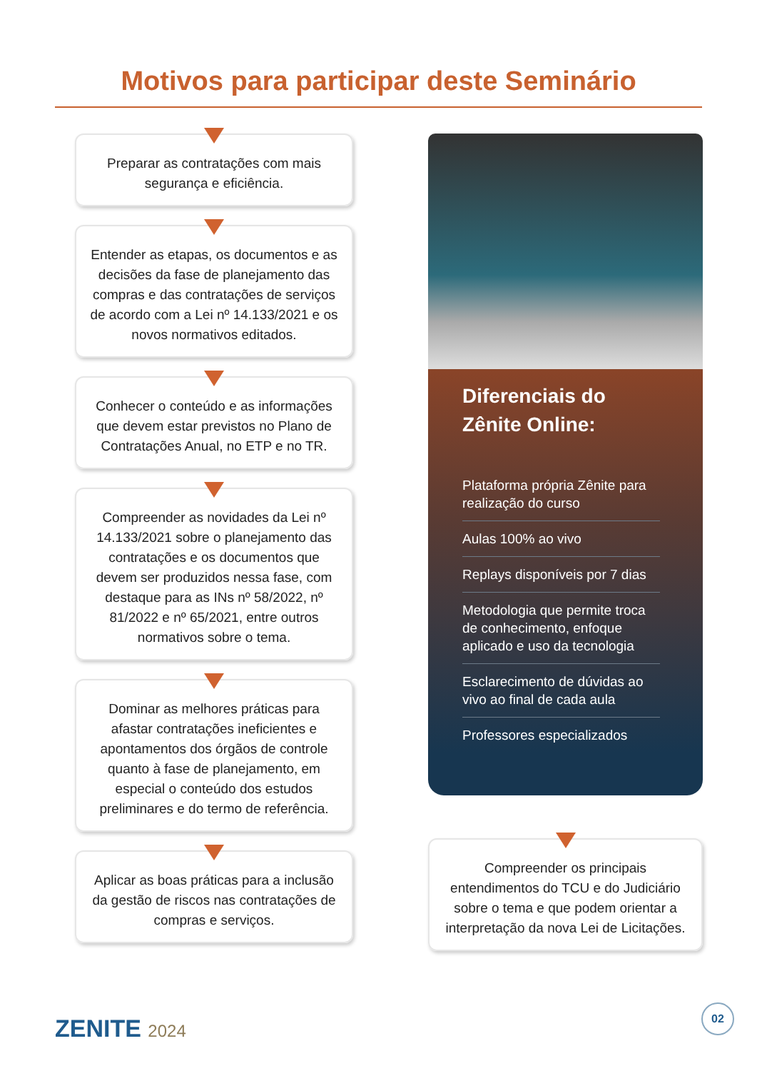Motivos para participar deste Seminário
Preparar as contratações com mais segurança e eficiência.
Entender as etapas, os documentos e as decisões da fase de planejamento das compras e das contratações de serviços de acordo com a Lei nº 14.133/2021 e os novos normativos editados.
Conhecer o conteúdo e as informações que devem estar previstos no Plano de Contratações Anual, no ETP e no TR.
Compreender as novidades da Lei nº 14.133/2021 sobre o planejamento das contratações e os documentos que devem ser produzidos nessa fase, com destaque para as INs nº 58/2022, nº 81/2022 e nº 65/2021, entre outros normativos sobre o tema.
Dominar as melhores práticas para afastar contratações ineficientes e apontamentos dos órgãos de controle quanto à fase de planejamento, em especial o conteúdo dos estudos preliminares e do termo de referência.
Aplicar as boas práticas para a inclusão da gestão de riscos nas contratações de compras e serviços.
Diferenciais do Zênite Online:
Plataforma própria Zênite para realização do curso
Aulas 100% ao vivo
Replays disponíveis por 7 dias
Metodologia que permite troca de conhecimento, enfoque aplicado e uso da tecnologia
Esclarecimento de dúvidas ao vivo ao final de cada aula
Professores especializados
Compreender os principais entendimentos do TCU e do Judiciário sobre o tema e que podem orientar a interpretação da nova Lei de Licitações.
ZENITE 2024 02